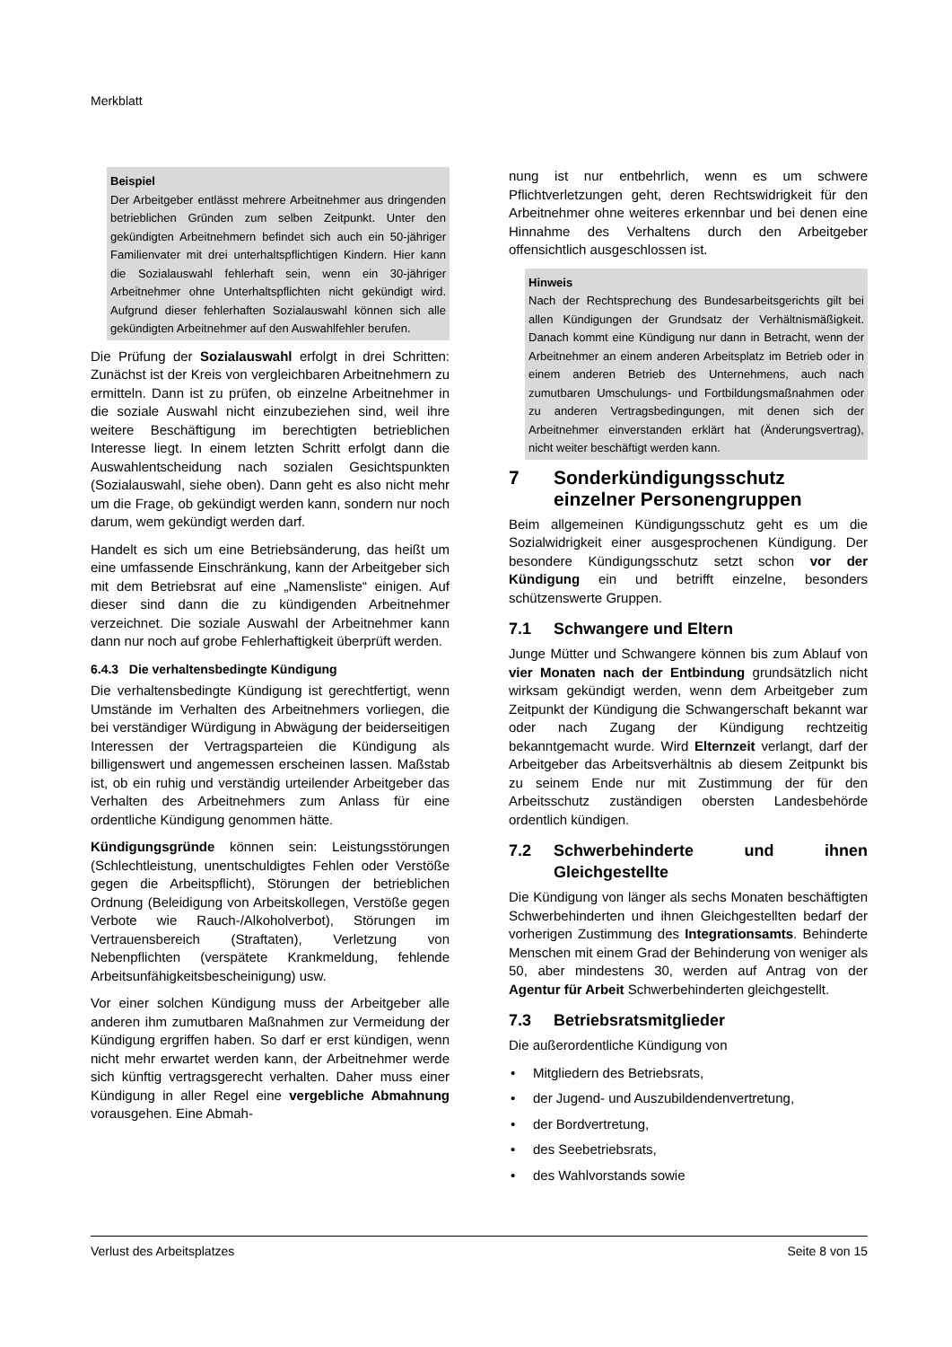Merkblatt
Beispiel
Der Arbeitgeber entlässt mehrere Arbeitnehmer aus dringenden betrieblichen Gründen zum selben Zeitpunkt. Unter den gekündigten Arbeitnehmern befindet sich auch ein 50-jähriger Familienvater mit drei unterhaltspflichtigen Kindern. Hier kann die Sozialauswahl fehlerhaft sein, wenn ein 30-jähriger Arbeitnehmer ohne Unterhaltspflichten nicht gekündigt wird. Aufgrund dieser fehlerhaften Sozialauswahl können sich alle gekündigten Arbeitnehmer auf den Auswahlfehler berufen.
Die Prüfung der Sozialauswahl erfolgt in drei Schritten: Zunächst ist der Kreis von vergleichbaren Arbeitnehmern zu ermitteln. Dann ist zu prüfen, ob einzelne Arbeitnehmer in die soziale Auswahl nicht einzubeziehen sind, weil ihre weitere Beschäftigung im berechtigten betrieblichen Interesse liegt. In einem letzten Schritt erfolgt dann die Auswahlentscheidung nach sozialen Gesichtspunkten (Sozialauswahl, siehe oben). Dann geht es also nicht mehr um die Frage, ob gekündigt werden kann, sondern nur noch darum, wem gekündigt werden darf.
Handelt es sich um eine Betriebsänderung, das heißt um eine umfassende Einschränkung, kann der Arbeitgeber sich mit dem Betriebsrat auf eine „Namensliste“ einigen. Auf dieser sind dann die zu kündigenden Arbeitnehmer verzeichnet. Die soziale Auswahl der Arbeitnehmer kann dann nur noch auf grobe Fehlerhaftigkeit überprüft werden.
6.4.3 Die verhaltensbedingte Kündigung
Die verhaltensbedingte Kündigung ist gerechtfertigt, wenn Umstände im Verhalten des Arbeitnehmers vorliegen, die bei verständiger Würdigung in Abwägung der beiderseitigen Interessen der Vertragsparteien die Kündigung als billigenswert und angemessen erscheinen lassen. Maßstab ist, ob ein ruhig und verständig urteilender Arbeitgeber das Verhalten des Arbeitnehmers zum Anlass für eine ordentliche Kündigung genommen hätte.
Kündigungsgründe können sein: Leistungsstörungen (Schlechtleistung, unentschuldigtes Fehlen oder Verstöße gegen die Arbeitspflicht), Störungen der betrieblichen Ordnung (Beleidigung von Arbeitskollegen, Verstöße gegen Verbote wie Rauch-/Alkoholverbot), Störungen im Vertrauensbereich (Straftaten), Verletzung von Nebenpflichten (verspätete Krankmeldung, fehlende Arbeitsunfähigkeitsbescheinigung) usw.
Vor einer solchen Kündigung muss der Arbeitgeber alle anderen ihm zumutbaren Maßnahmen zur Vermeidung der Kündigung ergriffen haben. So darf er erst kündigen, wenn nicht mehr erwartet werden kann, der Arbeitnehmer werde sich künftig vertragsgerecht verhalten. Daher muss einer Kündigung in aller Regel eine vergebliche Abmahnung vorausgehen. Eine Abmah-
nung ist nur entbehrlich, wenn es um schwere Pflichtverletzungen geht, deren Rechtswidrigkeit für den Arbeitnehmer ohne weiteres erkennbar und bei denen eine Hinnahme des Verhaltens durch den Arbeitgeber offensichtlich ausgeschlossen ist.
Hinweis
Nach der Rechtsprechung des Bundesarbeitsgerichts gilt bei allen Kündigungen der Grundsatz der Verhältnismäßigkeit. Danach kommt eine Kündigung nur dann in Betracht, wenn der Arbeitnehmer an einem anderen Arbeitsplatz im Betrieb oder in einem anderen Betrieb des Unternehmens, auch nach zumutbaren Umschulungs- und Fortbildungsmaßnahmen oder zu anderen Vertragsbedingungen, mit denen sich der Arbeitnehmer einverstanden erklärt hat (Änderungsvertrag), nicht weiter beschäftigt werden kann.
7 Sonderkündigungsschutz einzelner Personengruppen
Beim allgemeinen Kündigungsschutz geht es um die Sozialwidrigkeit einer ausgesprochenen Kündigung. Der besondere Kündigungsschutz setzt schon vor der Kündigung ein und betrifft einzelne, besonders schützenswerte Gruppen.
7.1 Schwangere und Eltern
Junge Mütter und Schwangere können bis zum Ablauf von vier Monaten nach der Entbindung grundsätzlich nicht wirksam gekündigt werden, wenn dem Arbeitgeber zum Zeitpunkt der Kündigung die Schwangerschaft bekannt war oder nach Zugang der Kündigung rechtzeitig bekanntgemacht wurde. Wird Elternzeit verlangt, darf der Arbeitgeber das Arbeitsverhältnis ab diesem Zeitpunkt bis zu seinem Ende nur mit Zustimmung der für den Arbeitsschutz zuständigen obersten Landesbehörde ordentlich kündigen.
7.2 Schwerbehinderte und ihnen Gleichgestellte
Die Kündigung von länger als sechs Monaten beschäftigten Schwerbehinderten und ihnen Gleichgestellten bedarf der vorherigen Zustimmung des Integrationsamts. Behinderte Menschen mit einem Grad der Behinderung von weniger als 50, aber mindestens 30, werden auf Antrag von der Agentur für Arbeit Schwerbehinderten gleichgestellt.
7.3 Betriebsratsmitglieder
Die außerordentliche Kündigung von
• Mitgliedern des Betriebsrats,
• der Jugend- und Auszubildendenvertretung,
• der Bordvertretung,
• des Seebetriebsrats,
• des Wahlvorstands sowie
Verlust des Arbeitsplatzes Seite 8 von 15